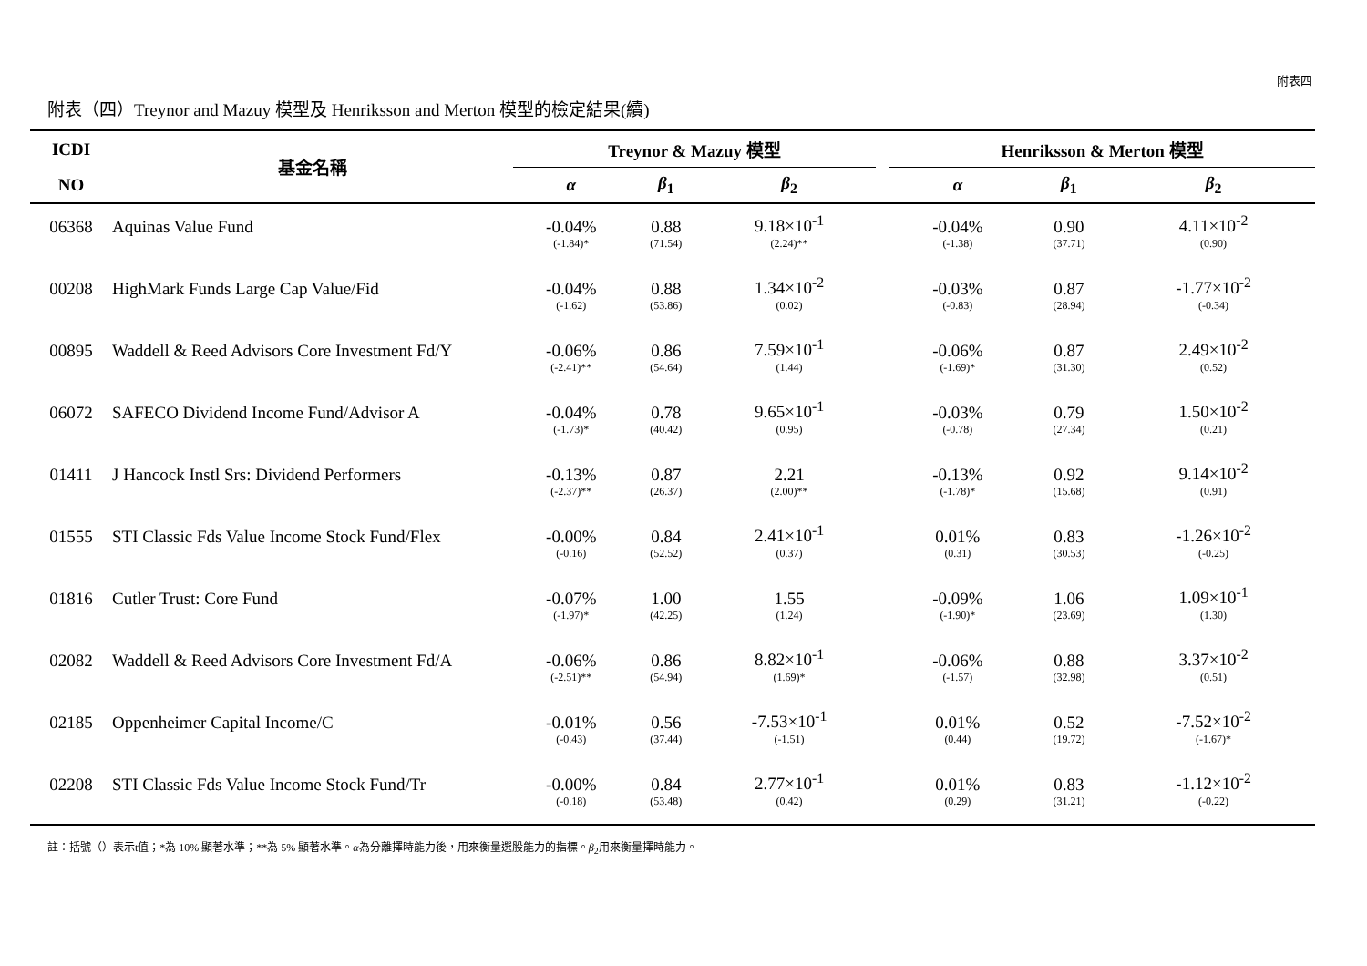附表四
附表（四）Treynor and Mazuy 模型及 Henriksson and Merton 模型的檢定結果(續)
| ICDI | 基金名稱 | Treynor & Mazuy 模型 | | | | Henriksson & Merton 模型 | | |
| --- | --- | --- | --- | --- | --- | --- | --- | --- |
| NO | | α | β<sub>1</sub> | β<sub>2</sub> | | α | β<sub>1</sub> | β<sub>2</sub> |
| 06368 | Aquinas Value Fund | -0.04% | 0.88 | 9.18×10<sup>-1</sup> | | -0.04% | 0.90 | 4.11×10<sup>-2</sup> |
| | | (-1.84)* | (71.54) | (2.24)** | | (-1.38) | (37.71) | (0.90) |
| 00208 | HighMark Funds Large Cap Value/Fid | -0.04% | 0.88 | 1.34×10<sup>-2</sup> | | -0.03% | 0.87 | -1.77×10<sup>-2</sup> |
| | | (-1.62) | (53.86) | (0.02) | | (-0.83) | (28.94) | (-0.34) |
| 00895 | Waddell & Reed Advisors Core Investment Fd/Y | -0.06% | 0.86 | 7.59×10<sup>-1</sup> | | -0.06% | 0.87 | 2.49×10<sup>-2</sup> |
| | | (-2.41)** | (54.64) | (1.44) | | (-1.69)* | (31.30) | (0.52) |
| 06072 | SAFECO Dividend Income Fund/Advisor A | -0.04% | 0.78 | 9.65×10<sup>-1</sup> | | -0.03% | 0.79 | 1.50×10<sup>-2</sup> |
| | | (-1.73)* | (40.42) | (0.95) | | (-0.78) | (27.34) | (0.21) |
| 01411 | J Hancock Instl Srs: Dividend Performers | -0.13% | 0.87 | 2.21 | | -0.13% | 0.92 | 9.14×10<sup>-2</sup> |
| | | (-2.37)** | (26.37) | (2.00)** | | (-1.78)* | (15.68) | (0.91) |
| 01555 | STI Classic Fds Value Income Stock Fund/Flex | -0.00% | 0.84 | 2.41×10<sup>-1</sup> | | 0.01% | 0.83 | -1.26×10<sup>-2</sup> |
| | | (-0.16) | (52.52) | (0.37) | | (0.31) | (30.53) | (-0.25) |
| 01816 | Cutler Trust: Core Fund | -0.07% | 1.00 | 1.55 | | -0.09% | 1.06 | 1.09×10<sup>-1</sup> |
| | | (-1.97)* | (42.25) | (1.24) | | (-1.90)* | (23.69) | (1.30) |
| 02082 | Waddell & Reed Advisors Core Investment Fd/A | -0.06% | 0.86 | 8.82×10<sup>-1</sup> | | -0.06% | 0.88 | 3.37×10<sup>-2</sup> |
| | | (-2.51)** | (54.94) | (1.69)* | | (-1.57) | (32.98) | (0.51) |
| 02185 | Oppenheimer Capital Income/C | -0.01% | 0.56 | -7.53×10<sup>-1</sup> | | 0.01% | 0.52 | -7.52×10<sup>-2</sup> |
| | | (-0.43) | (37.44) | (-1.51) | | (0.44) | (19.72) | (-1.67)* |
| 02208 | STI Classic Fds Value Income Stock Fund/Tr | -0.00% | 0.84 | 2.77×10<sup>-1</sup> | | 0.01% | 0.83 | -1.12×10<sup>-2</sup> |
| | | (-0.18) | (53.48) | (0.42) | | (0.29) | (31.21) | (-0.22) |
註：括號（）表示t值；*為 10% 顯著水準；**為 5% 顯著水準。α為分離擇時能力後，用來衡量選股能力的指標。β<sub>2</sub>用來衡量擇時能力。